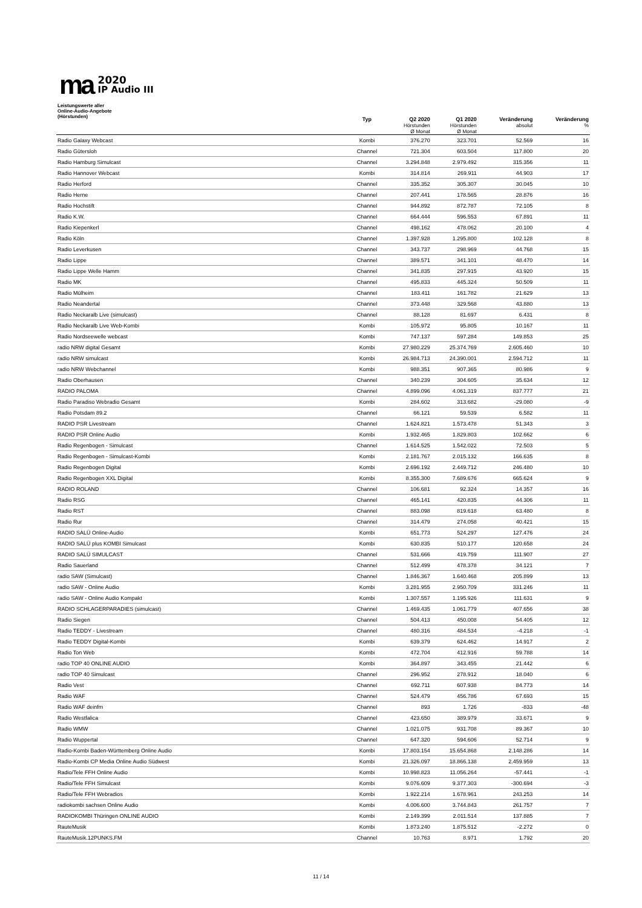ma
2020
IP Audio III
| Leistungswerte aller Online-Audio-Angebote (Hörstunden) | Typ | Q2 2020 Hörstunden Ø Monat | Q1 2020 Hörstunden Ø Monat | Veränderung absolut | Veränderung % |
| --- | --- | --- | --- | --- | --- |
| Radio Galaxy Webcast | Kombi | 376.270 | 323.701 | 52.569 | 16 |
| Radio Gütersloh | Channel | 721.304 | 603.504 | 117.800 | 20 |
| Radio Hamburg Simulcast | Channel | 3.294.848 | 2.979.492 | 315.356 | 11 |
| Radio Hannover Webcast | Kombi | 314.814 | 269.911 | 44.903 | 17 |
| Radio Herford | Channel | 335.352 | 305.307 | 30.045 | 10 |
| Radio Herne | Channel | 207.441 | 178.565 | 28.876 | 16 |
| Radio Hochstift | Channel | 944.892 | 872.787 | 72.105 | 8 |
| Radio K.W. | Channel | 664.444 | 596.553 | 67.891 | 11 |
| Radio Kiepenkerl | Channel | 498.162 | 478.062 | 20.100 | 4 |
| Radio Köln | Channel | 1.397.928 | 1.295.800 | 102.128 | 8 |
| Radio Leverkusen | Channel | 343.737 | 298.969 | 44.768 | 15 |
| Radio Lippe | Channel | 389.571 | 341.101 | 48.470 | 14 |
| Radio Lippe Welle Hamm | Channel | 341.835 | 297.915 | 43.920 | 15 |
| Radio MK | Channel | 495.833 | 445.324 | 50.509 | 11 |
| Radio Mülheim | Channel | 183.411 | 161.782 | 21.629 | 13 |
| Radio Neandertal | Channel | 373.448 | 329.568 | 43.880 | 13 |
| Radio Neckaralb Live (simulcast) | Channel | 88.128 | 81.697 | 6.431 | 8 |
| Radio Neckaralb Live Web-Kombi | Kombi | 105.972 | 95.805 | 10.167 | 11 |
| Radio Nordseewelle webcast | Kombi | 747.137 | 597.284 | 149.853 | 25 |
| radio NRW digital Gesamt | Kombi | 27.980.229 | 25.374.769 | 2.605.460 | 10 |
| radio NRW simulcast | Kombi | 26.984.713 | 24.390.001 | 2.594.712 | 11 |
| radio NRW Webchannel | Kombi | 988.351 | 907.365 | 80.986 | 9 |
| Radio Oberhausen | Channel | 340.239 | 304.605 | 35.634 | 12 |
| RADIO PALOMA | Channel | 4.899.096 | 4.061.319 | 837.777 | 21 |
| Radio Paradiso Webradio Gesamt | Kombi | 284.602 | 313.682 | -29.080 | -9 |
| Radio Potsdam 89.2 | Channel | 66.121 | 59.539 | 6.582 | 11 |
| RADIO PSR Livestream | Channel | 1.624.821 | 1.573.478 | 51.343 | 3 |
| RADIO PSR Online Audio | Kombi | 1.932.465 | 1.829.803 | 102.662 | 6 |
| Radio Regenbogen - Simulcast | Channel | 1.614.525 | 1.542.022 | 72.503 | 5 |
| Radio Regenbogen - Simulcast-Kombi | Kombi | 2.181.767 | 2.015.132 | 166.635 | 8 |
| Radio Regenbogen Digital | Kombi | 2.696.192 | 2.449.712 | 246.480 | 10 |
| Radio Regenbogen XXL Digital | Kombi | 8.355.300 | 7.689.676 | 665.624 | 9 |
| RADIO ROLAND | Channel | 106.681 | 92.324 | 14.357 | 16 |
| Radio RSG | Channel | 465.141 | 420.835 | 44.306 | 11 |
| Radio RST | Channel | 883.098 | 819.618 | 63.480 | 8 |
| Radio Rur | Channel | 314.479 | 274.058 | 40.421 | 15 |
| RADIO SALÜ Online-Audio | Kombi | 651.773 | 524.297 | 127.476 | 24 |
| RADIO SALÜ plus KOMBI Simulcast | Kombi | 630.835 | 510.177 | 120.658 | 24 |
| RADIO SALÜ SIMULCAST | Channel | 531.666 | 419.759 | 111.907 | 27 |
| Radio Sauerland | Channel | 512.499 | 478.378 | 34.121 | 7 |
| radio SAW (Simulcast) | Channel | 1.846.367 | 1.640.468 | 205.899 | 13 |
| radio SAW - Online Audio | Kombi | 3.281.955 | 2.950.709 | 331.246 | 11 |
| radio SAW - Online Audio Kompakt | Kombi | 1.307.557 | 1.195.926 | 111.631 | 9 |
| RADIO SCHLAGERPARADIES (simulcast) | Channel | 1.469.435 | 1.061.779 | 407.656 | 38 |
| Radio Siegen | Channel | 504.413 | 450.008 | 54.405 | 12 |
| Radio TEDDY - Livestream | Channel | 480.316 | 484.534 | -4.218 | -1 |
| Radio TEDDY Digital-Kombi | Kombi | 639.379 | 624.462 | 14.917 | 2 |
| Radio Ton Web | Kombi | 472.704 | 412.916 | 59.788 | 14 |
| radio TOP 40 ONLINE AUDIO | Kombi | 364.897 | 343.455 | 21.442 | 6 |
| radio TOP 40 Simulcast | Channel | 296.952 | 278.912 | 18.040 | 6 |
| Radio Vest | Channel | 692.711 | 607.938 | 84.773 | 14 |
| Radio WAF | Channel | 524.479 | 456.786 | 67.693 | 15 |
| Radio WAF deinfm | Channel | 893 | 1.726 | -833 | -48 |
| Radio Westfalica | Channel | 423.650 | 389.979 | 33.671 | 9 |
| Radio WMW | Channel | 1.021.075 | 931.708 | 89.367 | 10 |
| Radio Wuppertal | Channel | 647.320 | 594.606 | 52.714 | 9 |
| Radio-Kombi Baden-Württemberg Online Audio | Kombi | 17.803.154 | 15.654.868 | 2.148.286 | 14 |
| Radio-Kombi CP Media Online Audio Südwest | Kombi | 21.326.097 | 18.866.138 | 2.459.959 | 13 |
| Radio/Tele FFH Online Audio | Kombi | 10.998.823 | 11.056.264 | -57.441 | -1 |
| Radio/Tele FFH Simulcast | Kombi | 9.076.609 | 9.377.303 | -300.694 | -3 |
| Radio/Tele FFH Webradios | Kombi | 1.922.214 | 1.678.961 | 243.253 | 14 |
| radiokombi sachsen Online Audio | Kombi | 4.006.600 | 3.744.843 | 261.757 | 7 |
| RADIOKOMBI Thüringen ONLINE AUDIO | Kombi | 2.149.399 | 2.011.514 | 137.885 | 7 |
| RauteMusik | Kombi | 1.873.240 | 1.875.512 | -2.272 | 0 |
| RauteMusik.12PUNKS.FM | Channel | 10.763 | 8.971 | 1.792 | 20 |
11 / 14